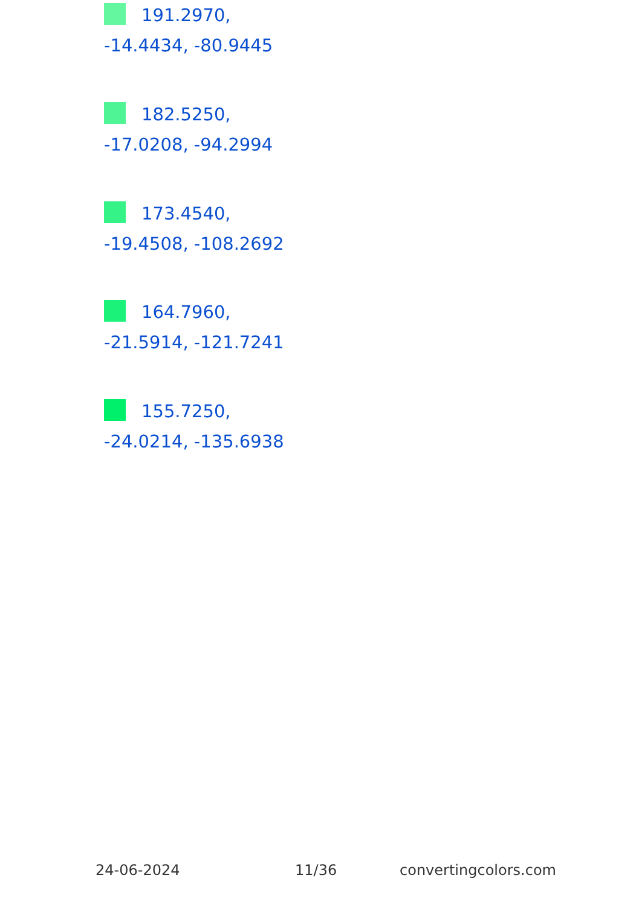191.2970,
-14.4434, -80.9445
182.5250,
-17.0208, -94.2994
173.4540,
-19.4508, -108.2692
164.7960,
-21.5914, -121.7241
155.7250,
-24.0214, -135.6938
24-06-2024 11/36 convertingcolors.com